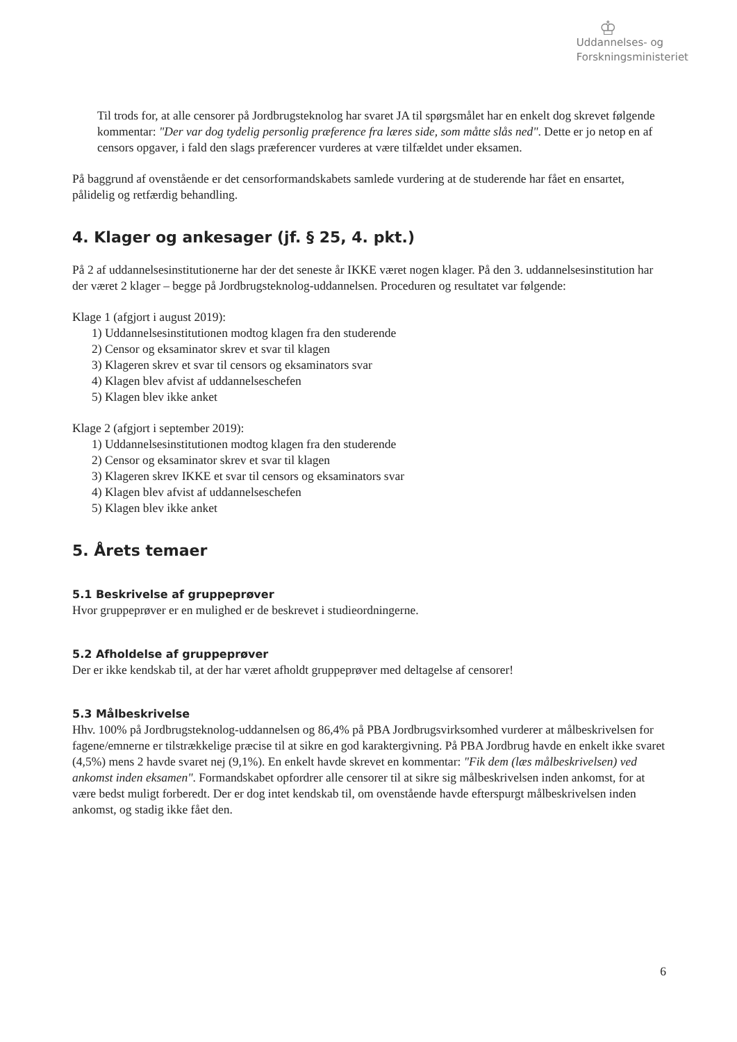♔
Uddannelses- og
Forskningsministeriet
Til trods for, at alle censorer på Jordbrugsteknolog har svaret JA til spørgsmålet har en enkelt dog skrevet følgende kommentar: "Der var dog tydelig personlig præference fra læres side, som måtte slås ned". Dette er jo netop en af censors opgaver, i fald den slags præferencer vurderes at være tilfældet under eksamen.
På baggrund af ovenstående er det censorformandskabets samlede vurdering at de studerende har fået en ensartet, pålidelig og retfærdig behandling.
4. Klager og ankesager (jf. § 25, 4. pkt.)
På 2 af uddannelsesinstitutionerne har der det seneste år IKKE været nogen klager. På den 3. uddannelsesinstitution har der været 2 klager – begge på Jordbrugsteknolog-uddannelsen. Proceduren og resultatet var følgende:
Klage 1 (afgjort i august 2019):
1) Uddannelsesinstitutionen modtog klagen fra den studerende
2) Censor og eksaminator skrev et svar til klagen
3) Klageren skrev et svar til censors og eksaminators svar
4) Klagen blev afvist af uddannelseschefen
5) Klagen blev ikke anket
Klage 2 (afgjort i september 2019):
1) Uddannelsesinstitutionen modtog klagen fra den studerende
2) Censor og eksaminator skrev et svar til klagen
3) Klageren skrev IKKE et svar til censors og eksaminators svar
4) Klagen blev afvist af uddannelseschefen
5) Klagen blev ikke anket
5. Årets temaer
5.1 Beskrivelse af gruppeprøver
Hvor gruppeprøver er en mulighed er de beskrevet i studieordningerne.
5.2 Afholdelse af gruppeprøver
Der er ikke kendskab til, at der har været afholdt gruppeprøver med deltagelse af censorer!
5.3 Målbeskrivelse
Hhv. 100% på Jordbrugsteknolog-uddannelsen og 86,4% på PBA Jordbrugsvirksomhed vurderer at målbeskrivelsen for fagene/emnerne er tilstrækkelige præcise til at sikre en god karaktergivning. På PBA Jordbrug havde en enkelt ikke svaret (4,5%) mens 2 havde svaret nej (9,1%). En enkelt havde skrevet en kommentar: "Fik dem (læs målbeskrivelsen) ved ankomst inden eksamen". Formandskabet opfordrer alle censorer til at sikre sig målbeskrivelsen inden ankomst, for at være bedst muligt forberedt. Der er dog intet kendskab til, om ovenstående havde efterspurgt målbeskrivelsen inden ankomst, og stadig ikke fået den.
6